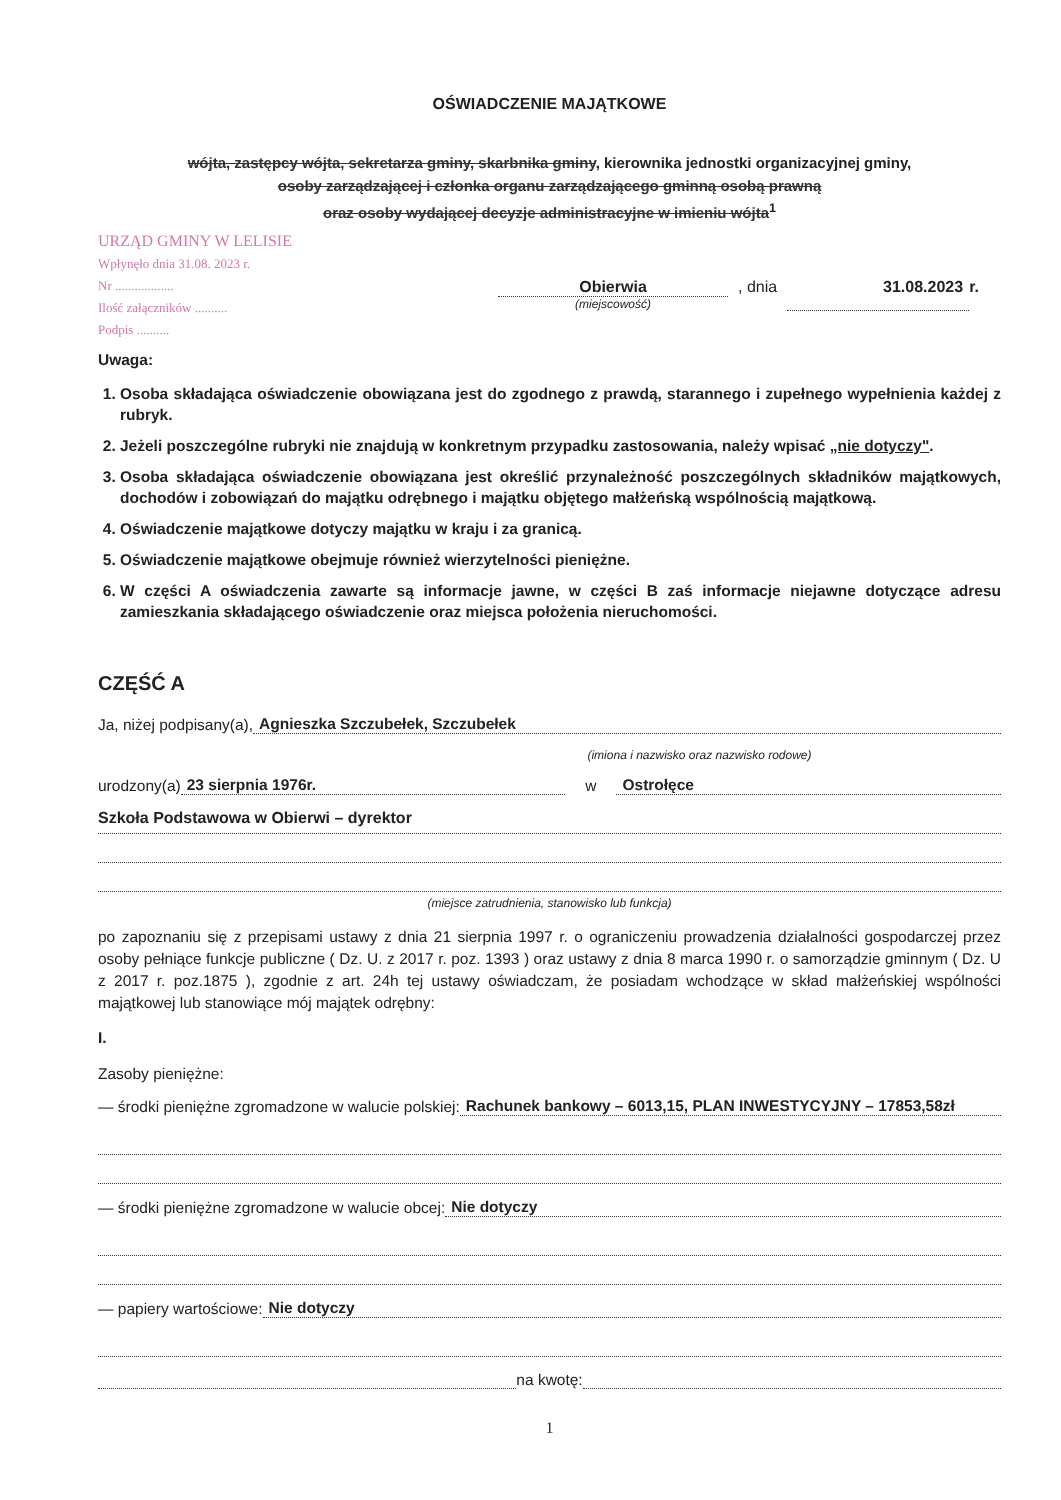OŚWIADCZENIE MAJĄTKOWE
wójta, zastępcy wójta, sekretarza gminy, skarbnika gminy, kierownika jednostki organizacyjnej gminy,
osoby zarządzającej i członka organu zarządzającego gminną osobą prawną
oraz osoby wydającej decyzje administracyjne w imieniu wójta<sup>1</sup>
URZĄD GMINY W LELISIE
Wpłynęło dnia 31.08. 2023 r.
Nr ..................
Ilość załączników ..........
Podpis ..........
Obierwia
(miejscowość)
, dnia 31.08.2023 r.
Uwaga:
1. Osoba składająca oświadczenie obowiązana jest do zgodnego z prawdą, starannego i zupełnego wypełnienia każdej z rubryk.
2. Jeżeli poszczególne rubryki nie znajdują w konkretnym przypadku zastosowania, należy wpisać „nie dotyczy".
3. Osoba składająca oświadczenie obowiązana jest określić przynależność poszczególnych składników majątkowych, dochodów i zobowiązań do majątku odrębnego i majątku objętego małżeńską wspólnością majątkową.
4. Oświadczenie majątkowe dotyczy majątku w kraju i za granicą.
5. Oświadczenie majątkowe obejmuje również wierzytelności pieniężne.
6. W części A oświadczenia zawarte są informacje jawne, w części B zaś informacje niejawne dotyczące adresu zamieszkania składającego oświadczenie oraz miejsca położenia nieruchomości.
CZĘŚĆ A
Ja, niżej podpisany(a), Agnieszka Szczubełek, Szczubełek
(imiona i nazwisko oraz nazwisko rodowe)
urodzony(a) 23 sierpnia 1976r. w Ostrołęce
Szkoła Podstawowa w Obierwi – dyrektor
(miejsce zatrudnienia, stanowisko lub funkcja)
po zapoznaniu się z przepisami ustawy z dnia 21 sierpnia 1997 r. o ograniczeniu prowadzenia działalności gospodarczej przez osoby pełniące funkcje publiczne ( Dz. U. z 2017 r. poz. 1393 ) oraz ustawy z dnia 8 marca 1990 r. o samorządzie gminnym ( Dz. U z 2017 r. poz.1875 ), zgodnie z art. 24h tej ustawy oświadczam, że posiadam wchodzące w skład małżeńskiej wspólności majątkowej lub stanowiące mój majątek odrębny:
I.
Zasoby pieniężne:
— środki pieniężne zgromadzone w walucie polskiej: Rachunek bankowy – 6013,15, PLAN INWESTYCYJNY – 17853,58zł
— środki pieniężne zgromadzone w walucie obcej: Nie dotyczy
— papiery wartościowe: Nie dotyczy
na kwotę:
1